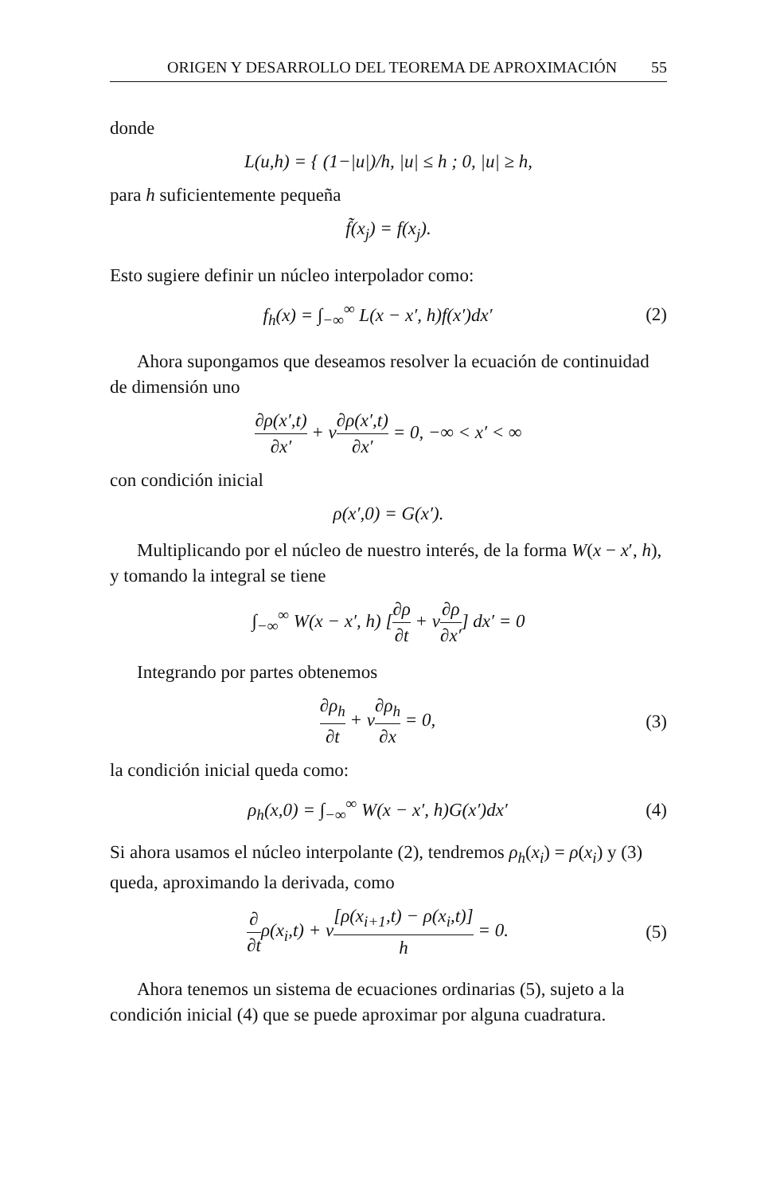ORIGEN Y DESARROLLO DEL TEOREMA DE APROXIMACIÓN 55
donde
L(u,h) = { (1−|u|)/h, |u| ≤ h ; 0, |u| ≥ h,
para h suficientemente pequeña
f̃(x<sub>j</sub>) = f(x<sub>j</sub>).
Esto sugiere definir un núcleo interpolador como:
f<sub>h</sub>(x) = ∫<sub>−∞</sub><sup>∞</sup> L(x − x′, h)f(x′)dx′
(2)
Ahora supongamos que deseamos resolver la ecuación de continuidad de dimensión uno
∂ρ(x′,t) ∂x′ + v∂ρ(x′,t) ∂x′ = 0, −∞ < x′ < ∞
con condición inicial
ρ(x′,0) = G(x′).
Multiplicando por el núcleo de nuestro interés, de la forma W(x − x′, h), y tomando la integral se tiene
∫<sub>−∞</sub><sup>∞</sup> W(x − x′, h) [∂ρ ∂t + v∂ρ ∂x′] dx′ = 0
Integrando por partes obtenemos
∂ρ<sub>h</sub> ∂t + v∂ρ<sub>h</sub> ∂x = 0, (3)
la condición inicial queda como:
ρ<sub>h</sub>(x,0) = ∫<sub>−∞</sub><sup>∞</sup> W(x − x′, h)G(x′)dx′
(4)
Si ahora usamos el núcleo interpolante (2), tendremos ρ<sub>h</sub>(x<sub>i</sub>) = ρ(x<sub>i</sub>) y (3) queda, aproximando la derivada, como
∂ ∂tρ(x<sub>i</sub>,t) + v[ρ(x<sub>i+1</sub>,t) − ρ(x<sub>i</sub>,t)] h = 0.
(5)
Ahora tenemos un sistema de ecuaciones ordinarias (5), sujeto a la condición inicial (4) que se puede aproximar por alguna cuadratura.